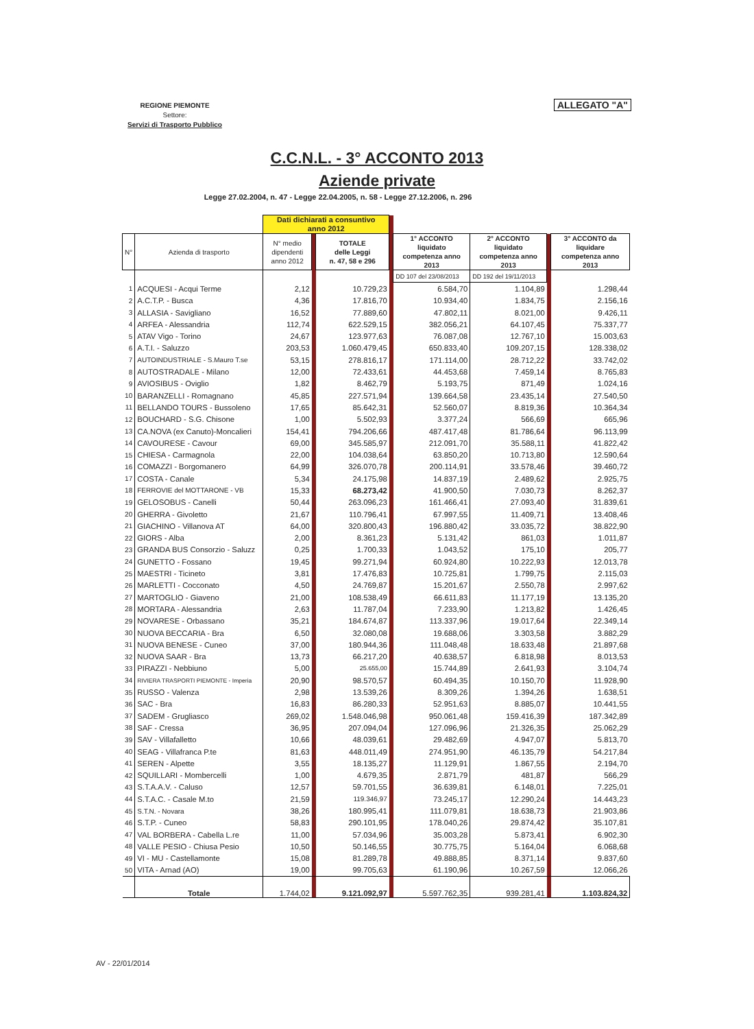REGIONE PIEMONTE
Settore:
Servizi di Trasporto Pubblico
ALLEGATO "A"
C.C.N.L. - 3° ACCONTO 2013
Aziende private
Legge 27.02.2004, n. 47 - Legge 22.04.2005, n. 58 - Legge 27.12.2006, n. 296
| | | Dati dichiarati a consuntivo anno 2012 | | | | | | | |
| N° | Azienda di trasporto | N° medio dipendenti anno 2012 | | TOTALE delle Leggi n. 47, 58 e 296 | | 1° ACCONTO liquidato competenza anno 2013 | 2° ACCONTO liquidato competenza anno 2013 | | 3° ACCONTO da liquidare competenza anno 2013 |
| | | | | | | DD 107 del 23/08/2013 | DD 192 del 19/11/2013 | | |
| 1 | ACQUESI - Acqui Terme | 2,12 | | 10.729,23 | | 6.584,70 | 1.104,89 | | 1.298,44 |
| 2 | A.C.T.P. - Busca | 4,36 | | 17.816,70 | | 10.934,40 | 1.834,75 | | 2.156,16 |
| 3 | ALLASIA - Savigliano | 16,52 | | 77.889,60 | | 47.802,11 | 8.021,00 | | 9.426,11 |
| 4 | ARFEA - Alessandria | 112,74 | | 622.529,15 | | 382.056,21 | 64.107,45 | | 75.337,77 |
| 5 | ATAV Vigo - Torino | 24,67 | | 123.977,63 | | 76.087,08 | 12.767,10 | | 15.003,63 |
| 6 | A.T.I. - Saluzzo | 203,53 | | 1.060.479,45 | | 650.833,40 | 109.207,15 | | 128.338,02 |
| 7 | AUTOINDUSTRIALE - S.Mauro T.se | 53,15 | | 278.816,17 | | 171.114,00 | 28.712,22 | | 33.742,02 |
| 8 | AUTOSTRADALE - Milano | 12,00 | | 72.433,61 | | 44.453,68 | 7.459,14 | | 8.765,83 |
| 9 | AVIOSIBUS - Oviglio | 1,82 | | 8.462,79 | | 5.193,75 | 871,49 | | 1.024,16 |
| 10 | BARANZELLI - Romagnano | 45,85 | | 227.571,94 | | 139.664,58 | 23.435,14 | | 27.540,50 |
| 11 | BELLANDO TOURS - Bussoleno | 17,65 | | 85.642,31 | | 52.560,07 | 8.819,36 | | 10.364,34 |
| 12 | BOUCHARD - S.G. Chisone | 1,00 | | 5.502,93 | | 3.377,24 | 566,69 | | 665,96 |
| 13 | CA.NOVA (ex Canuto)-Moncalieri | 154,41 | | 794.206,66 | | 487.417,48 | 81.786,64 | | 96.113,99 |
| 14 | CAVOURESE - Cavour | 69,00 | | 345.585,97 | | 212.091,70 | 35.588,11 | | 41.822,42 |
| 15 | CHIESA - Carmagnola | 22,00 | | 104.038,64 | | 63.850,20 | 10.713,80 | | 12.590,64 |
| 16 | COMAZZI - Borgomanero | 64,99 | | 326.070,78 | | 200.114,91 | 33.578,46 | | 39.460,72 |
| 17 | COSTA - Canale | 5,34 | | 24.175,98 | | 14.837,19 | 2.489,62 | | 2.925,75 |
| 18 | FERROVIE del MOTTARONE - VB | 15,33 | | 68.273,42 | | 41.900,50 | 7.030,73 | | 8.262,37 |
| 19 | GELOSOBUS - Canelli | 50,44 | | 263.096,23 | | 161.466,41 | 27.093,40 | | 31.839,61 |
| 20 | GHERRA - Givoletto | 21,67 | | 110.796,41 | | 67.997,55 | 11.409,71 | | 13.408,46 |
| 21 | GIACHINO - Villanova AT | 64,00 | | 320.800,43 | | 196.880,42 | 33.035,72 | | 38.822,90 |
| 22 | GIORS - Alba | 2,00 | | 8.361,23 | | 5.131,42 | 861,03 | | 1.011,87 |
| 23 | GRANDA BUS Consorzio - Saluzz | 0,25 | | 1.700,33 | | 1.043,52 | 175,10 | | 205,77 |
| 24 | GUNETTO - Fossano | 19,45 | | 99.271,94 | | 60.924,80 | 10.222,93 | | 12.013,78 |
| 25 | MAESTRI - Ticineto | 3,81 | | 17.476,83 | | 10.725,81 | 1.799,75 | | 2.115,03 |
| 26 | MARLETTI - Cocconato | 4,50 | | 24.769,87 | | 15.201,67 | 2.550,78 | | 2.997,62 |
| 27 | MARTOGLIO - Giaveno | 21,00 | | 108.538,49 | | 66.611,83 | 11.177,19 | | 13.135,20 |
| 28 | MORTARA - Alessandria | 2,63 | | 11.787,04 | | 7.233,90 | 1.213,82 | | 1.426,45 |
| 29 | NOVARESE - Orbassano | 35,21 | | 184.674,87 | | 113.337,96 | 19.017,64 | | 22.349,14 |
| 30 | NUOVA BECCARIA - Bra | 6,50 | | 32.080,08 | | 19.688,06 | 3.303,58 | | 3.882,29 |
| 31 | NUOVA BENESE - Cuneo | 37,00 | | 180.944,36 | | 111.048,48 | 18.633,48 | | 21.897,68 |
| 32 | NUOVA SAAR - Bra | 13,73 | | 66.217,20 | | 40.638,57 | 6.818,98 | | 8.013,53 |
| 33 | PIRAZZI - Nebbiuno | 5,00 | | 25.655,00 | | 15.744,89 | 2.641,93 | | 3.104,74 |
| 34 | RIVIERA TRASPORTI PIEMONTE - Imperia | 20,90 | | 98.570,57 | | 60.494,35 | 10.150,70 | | 11.928,90 |
| 35 | RUSSO - Valenza | 2,98 | | 13.539,26 | | 8.309,26 | 1.394,26 | | 1.638,51 |
| 36 | SAC - Bra | 16,83 | | 86.280,33 | | 52.951,63 | 8.885,07 | | 10.441,55 |
| 37 | SADEM - Grugliasco | 269,02 | | 1.548.046,98 | | 950.061,48 | 159.416,39 | | 187.342,89 |
| 38 | SAF - Cressa | 36,95 | | 207.094,04 | | 127.096,96 | 21.326,35 | | 25.062,29 |
| 39 | SAV - Villafalletto | 10,66 | | 48.039,61 | | 29.482,69 | 4.947,07 | | 5.813,70 |
| 40 | SEAG - Villafranca P.te | 81,63 | | 448.011,49 | | 274.951,90 | 46.135,79 | | 54.217,84 |
| 41 | SEREN - Alpette | 3,55 | | 18.135,27 | | 11.129,91 | 1.867,55 | | 2.194,70 |
| 42 | SQUILLARI - Mombercelli | 1,00 | | 4.679,35 | | 2.871,79 | 481,87 | | 566,29 |
| 43 | S.T.A.A.V. - Caluso | 12,57 | | 59.701,55 | | 36.639,81 | 6.148,01 | | 7.225,01 |
| 44 | S.T.A.C. - Casale M.to | 21,59 | | 119.346,97 | | 73.245,17 | 12.290,24 | | 14.443,23 |
| 45 | S.T.N. - Novara | 38,26 | | 180.995,41 | | 111.079,81 | 18.638,73 | | 21.903,86 |
| 46 | S.T.P. - Cuneo | 58,83 | | 290.101,95 | | 178.040,26 | 29.874,42 | | 35.107,81 |
| 47 | VAL BORBERA - Cabella L.re | 11,00 | | 57.034,96 | | 35.003,28 | 5.873,41 | | 6.902,30 |
| 48 | VALLE PESIO - Chiusa Pesio | 10,50 | | 50.146,55 | | 30.775,75 | 5.164,04 | | 6.068,68 |
| 49 | VI - MU - Castellamonte | 15,08 | | 81.289,78 | | 49.888,85 | 8.371,14 | | 9.837,60 |
| 50 | VITA - Arnad (AO) | 19,00 | | 99.705,63 | | 61.190,96 | 10.267,59 | | 12.066,26 |
| | Totale | 1.744,02 | | 9.121.092,97 | | 5.597.762,35 | 939.281,41 | | 1.103.824,32 |
AV - 22/01/2014